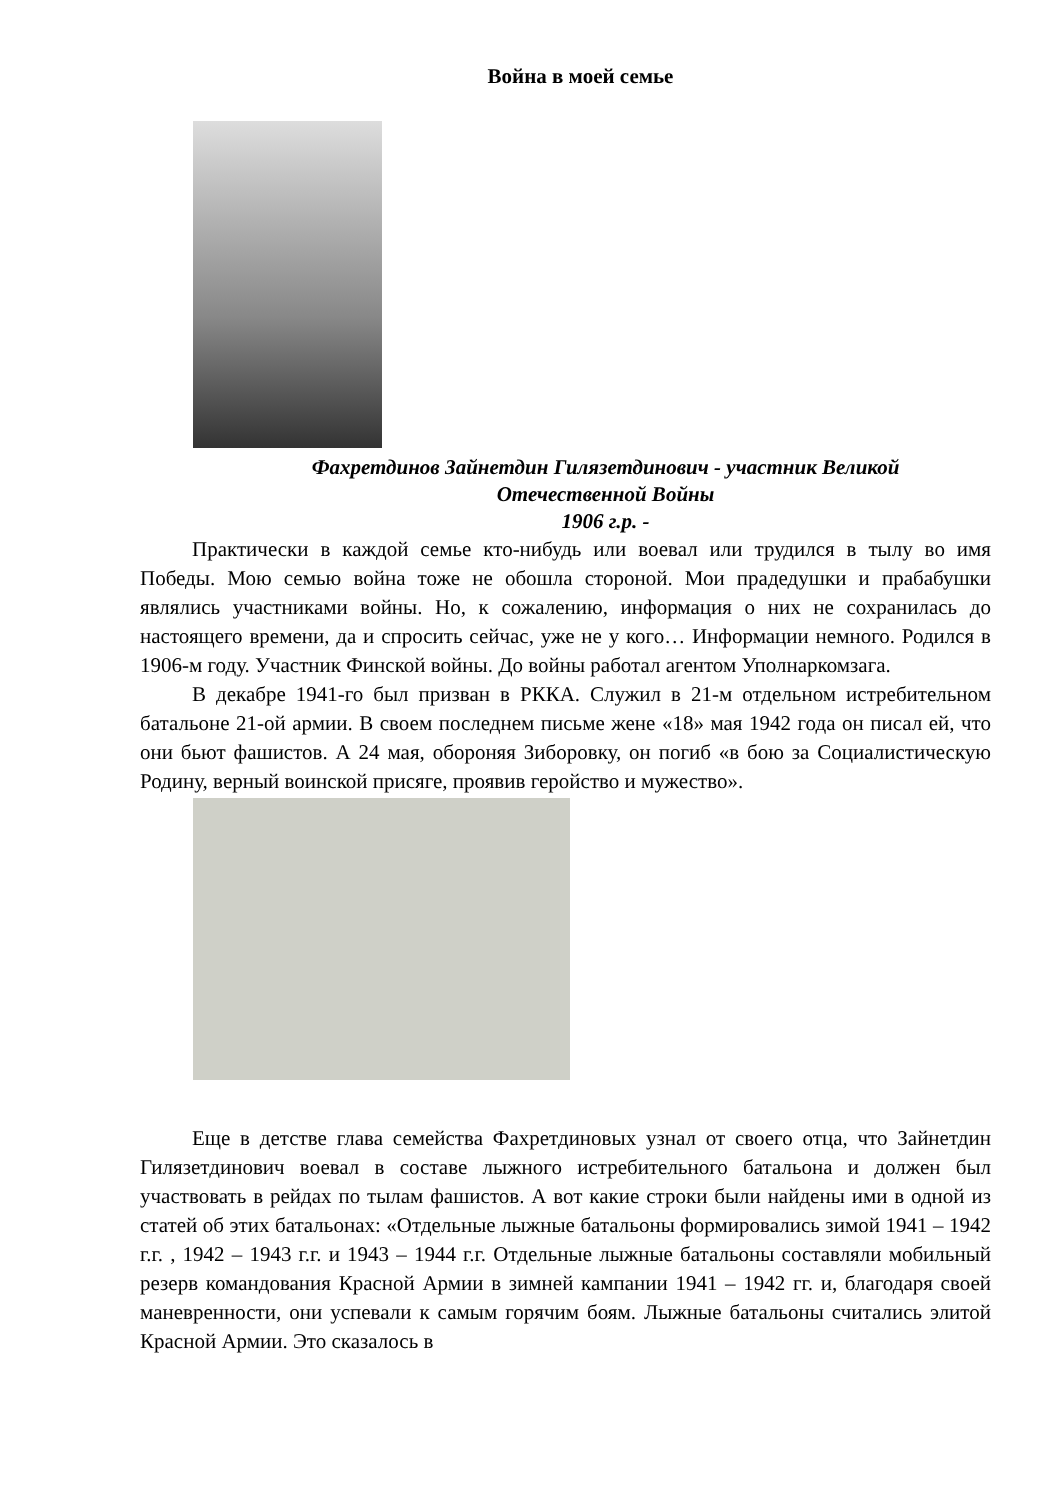Война в моей семье
Фахретдинов Зайнетдин Гилязетдинович - участник Великой
Отечественной Войны
1906 г.р. -
Практически в каждой семье кто-нибудь или воевал или трудился в тылу во имя Победы. Мою семью война тоже не обошла стороной. Мои прадедушки и прабабушки являлись участниками войны. Но, к сожалению, информация о них не сохранилась до настоящего времени, да и спросить сейчас, уже не у кого… Информации немного. Родился в 1906-м году. Участник Финской войны. До войны работал агентом Уполнаркомзага.
В декабре 1941-го был призван в РККА. Служил в 21-м отдельном истребительном батальоне 21-ой армии. В своем последнем письме жене «18» мая 1942 года он писал ей, что они бьют фашистов. А 24 мая, обороняя Зиборовку, он погиб «в бою за Социалистическую Родину, верный воинской присяге, проявив геройство и мужество».
Еще в детстве глава семейства Фахретдиновых узнал от своего отца, что Зайнетдин Гилязетдинович воевал в составе лыжного истребительного батальона и должен был участвовать в рейдах по тылам фашистов. А вот какие строки были найдены ими в одной из статей об этих батальонах: «Отдельные лыжные батальоны формировались зимой 1941 – 1942 г.г. , 1942 – 1943 г.г. и 1943 – 1944 г.г. Отдельные лыжные батальоны составляли мобильный резерв командования Красной Армии в зимней кампании 1941 – 1942 гг. и, благодаря своей маневренности, они успевали к самым горячим боям. Лыжные батальоны считались элитой Красной Армии. Это сказалось в